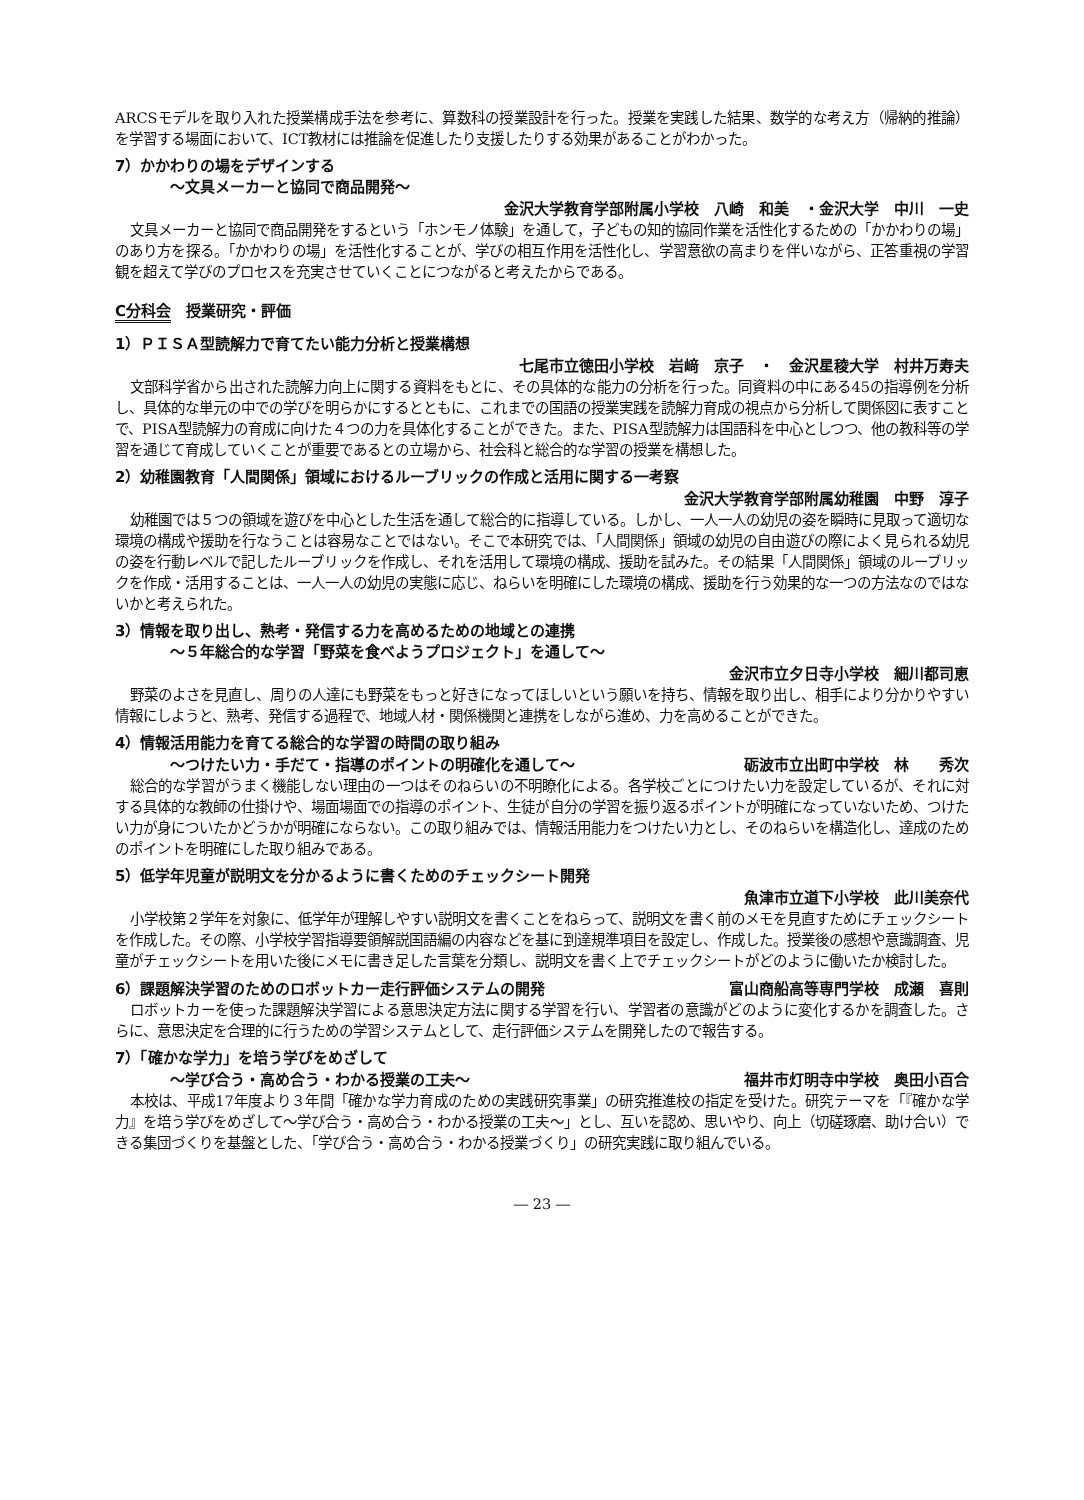ARCSモデルを取り入れた授業構成手法を参考に、算数科の授業設計を行った。授業を実践した結果、数学的な考え方（帰納的推論）を学習する場面において、ICT教材には推論を促進したり支援したりする効果があることがわかった。
7）かかわりの場をデザインする
～文具メーカーと協同で商品開発～
金沢大学教育学部附属小学校　八崎　和美　・金沢大学　中川　一史
文具メーカーと協同で商品開発をするという「ホンモノ体験」を通して，子どもの知的協同作業を活性化するための「かかわりの場」のあり方を探る。「かかわりの場」を活性化することが、学びの相互作用を活性化し、学習意欲の高まりを伴いながら、正答重視の学習観を超えて学びのプロセスを充実させていくことにつながると考えたからである。
C分科会　授業研究・評価
1）ＰＩＳＡ型読解力で育てたい能力分析と授業構想
七尾市立徳田小学校　岩﨑　京子　・　金沢星稜大学　村井万寿夫
文部科学省から出された読解力向上に関する資料をもとに、その具体的な能力の分析を行った。同資料の中にある45の指導例を分析し、具体的な単元の中での学びを明らかにするとともに、これまでの国語の授業実践を読解力育成の視点から分析して関係図に表すことで、PISA型読解力の育成に向けた４つの力を具体化することができた。また、PISA型読解力は国語科を中心としつつ、他の教科等の学習を通じて育成していくことが重要であるとの立場から、社会科と総合的な学習の授業を構想した。
2）幼稚園教育「人間関係」領域におけるルーブリックの作成と活用に関する一考察
金沢大学教育学部附属幼稚園　中野　淳子
幼稚園では５つの領域を遊びを中心とした生活を通して総合的に指導している。しかし、一人一人の幼児の姿を瞬時に見取って適切な環境の構成や援助を行なうことは容易なことではない。そこで本研究では、「人間関係」領域の幼児の自由遊びの際によく見られる幼児の姿を行動レベルで記したルーブリックを作成し、それを活用して環境の構成、援助を試みた。その結果「人間関係」領域のルーブリックを作成・活用することは、一人一人の幼児の実態に応じ、ねらいを明確にした環境の構成、援助を行う効果的な一つの方法なのではないかと考えられた。
3）情報を取り出し、熟考・発信する力を高めるための地域との連携
～５年総合的な学習「野菜を食べようプロジェクト」を通して～
金沢市立夕日寺小学校　細川都司恵
野菜のよさを見直し、周りの人達にも野菜をもっと好きになってほしいという願いを持ち、情報を取り出し、相手により分かりやすい情報にしようと、熟考、発信する過程で、地域人材・関係機関と連携をしながら進め、力を高めることができた。
4）情報活用能力を育てる総合的な学習の時間の取り組み
～つけたい力・手だて・指導のポイントの明確化を通して～ 砺波市立出町中学校　林　　秀次
総合的な学習がうまく機能しない理由の一つはそのねらいの不明瞭化による。各学校ごとにつけたい力を設定しているが、それに対する具体的な教師の仕掛けや、場面場面での指導のポイント、生徒が自分の学習を振り返るポイントが明確になっていないため、つけたい力が身についたかどうかが明確にならない。この取り組みでは、情報活用能力をつけたい力とし、そのねらいを構造化し、達成のためのポイントを明確にした取り組みである。
5）低学年児童が説明文を分かるように書くためのチェックシート開発
魚津市立道下小学校　此川美奈代
小学校第２学年を対象に、低学年が理解しやすい説明文を書くことをねらって、説明文を書く前のメモを見直すためにチェックシートを作成した。その際、小学校学習指導要領解説国語編の内容などを基に到達規準項目を設定し、作成した。授業後の感想や意識調査、児童がチェックシートを用いた後にメモに書き足した言葉を分類し、説明文を書く上でチェックシートがどのように働いたか検討した。
6）課題解決学習のためのロボットカー走行評価システムの開発 富山商船高等専門学校　成瀬　喜則
ロボットカーを使った課題解決学習による意思決定方法に関する学習を行い、学習者の意識がどのように変化するかを調査した。さらに、意思決定を合理的に行うための学習システムとして、走行評価システムを開発したので報告する。
7）「確かな学力」を培う学びをめざして
～学び合う・高め合う・わかる授業の工夫～ 福井市灯明寺中学校　奥田小百合
本校は、平成17年度より３年間「確かな学力育成のための実践研究事業」の研究推進校の指定を受けた。研究テーマを「『確かな学力』を培う学びをめざして～学び合う・高め合う・わかる授業の工夫～」とし、互いを認め、思いやり、向上（切磋琢磨、助け合い）できる集団づくりを基盤とした、「学び合う・高め合う・わかる授業づくり」の研究実践に取り組んでいる。
― 23 ―